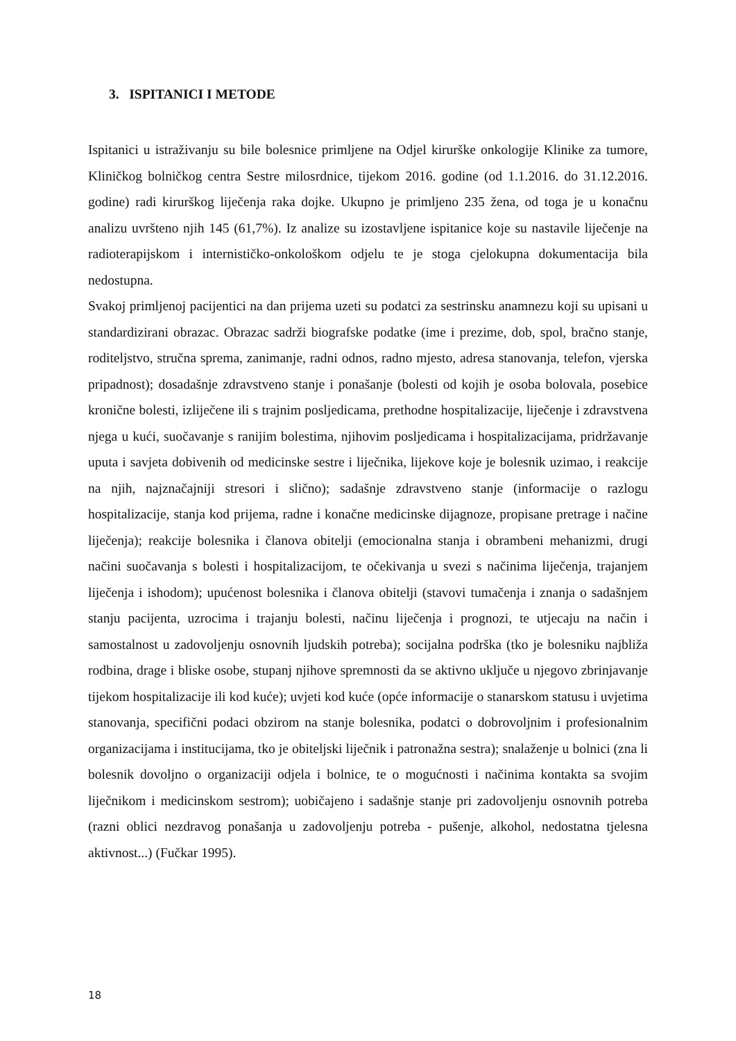3. ISPITANICI I METODE
Ispitanici u istraživanju su bile bolesnice primljene na Odjel kirurške onkologije Klinike za tumore, Kliničkog bolničkog centra Sestre milosrdnice, tijekom 2016. godine (od 1.1.2016. do 31.12.2016. godine) radi kirurškog liječenja raka dojke. Ukupno je primljeno 235 žena, od toga je u konačnu analizu uvršteno njih 145 (61,7%). Iz analize su izostavljene ispitanice koje su nastavile liječenje na radioterapijskom i internističko-onkološkom odjelu te je stoga cjelokupna dokumentacija bila nedostupna.
Svakoj primljenoj pacijentici na dan prijema uzeti su podatci za sestrinsku anamnezu koji su upisani u standardizirani obrazac. Obrazac sadrži biografske podatke (ime i prezime, dob, spol, bračno stanje, roditeljstvo, stručna sprema, zanimanje, radni odnos, radno mjesto, adresa stanovanja, telefon, vjerska pripadnost); dosadašnje zdravstveno stanje i ponašanje (bolesti od kojih je osoba bolovala, posebice kronične bolesti, izliječene ili s trajnim posljedicama, prethodne hospitalizacije, liječenje i zdravstvena njega u kući, suočavanje s ranijim bolestima, njihovim posljedicama i hospitalizacijama, pridržavanje uputa i savjeta dobivenih od medicinske sestre i liječnika, lijekove koje je bolesnik uzimao, i reakcije na njih, najznačajniji stresori i slično); sadašnje zdravstveno stanje (informacije o razlogu hospitalizacije, stanja kod prijema, radne i konačne medicinske dijagnoze, propisane pretrage i načine liječenja); reakcije bolesnika i članova obitelji (emocionalna stanja i obrambeni mehanizmi, drugi načini suočavanja s bolesti i hospitalizacijom, te očekivanja u svezi s načinima liječenja, trajanjem liječenja i ishodom); upućenost bolesnika i članova obitelji (stavovi tumačenja i znanja o sadašnjem stanju pacijenta, uzrocima i trajanju bolesti, načinu liječenja i prognozi, te utjecaju na način i samostalnost u zadovoljenju osnovnih ljudskih potreba); socijalna podrška (tko je bolesniku najbliža rodbina, drage i bliske osobe, stupanj njihove spremnosti da se aktivno uključe u njegovo zbrinjavanje tijekom hospitalizacije ili kod kuće); uvjeti kod kuće (opće informacije o stanarskom statusu i uvjetima stanovanja, specifični podaci obzirom na stanje bolesnika, podatci o dobrovoljnim i profesionalnim organizacijama i institucijama, tko je obiteljski liječnik i patronažna sestra); snalaženje u bolnici (zna li bolesnik dovoljno o organizaciji odjela i bolnice, te o mogućnosti i načinima kontakta sa svojim liječnikom i medicinskom sestrom); uobičajeno i sadašnje stanje pri zadovoljenju osnovnih potreba (razni oblici nezdravog ponašanja u zadovoljenju potreba - pušenje, alkohol, nedostatna tjelesna aktivnost...) (Fučkar 1995).
18